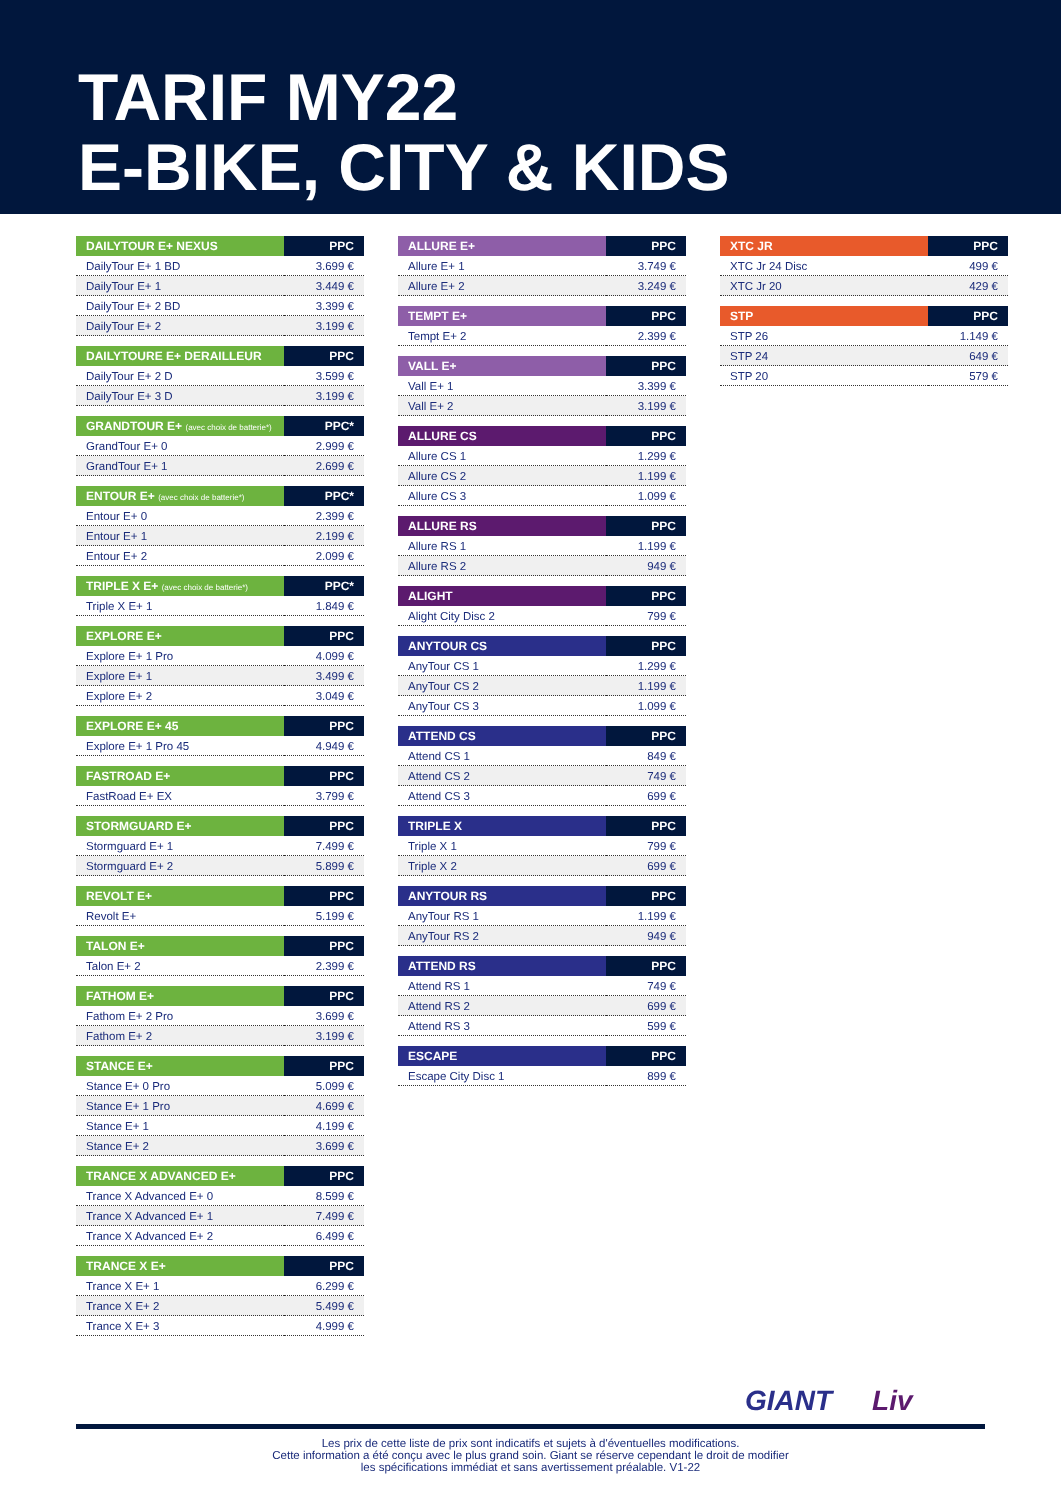TARIF MY22
E-BIKE, CITY & KIDS
| DAILYTOUR E+ NEXUS | PPC |
| --- | --- |
| DailyTour E+ 1 BD | 3.699 € |
| DailyTour E+ 1 | 3.449 € |
| DailyTour E+ 2 BD | 3.399 € |
| DailyTour E+ 2 | 3.199 € |
| DAILYTOURE E+ DERAILLEUR | PPC |
| --- | --- |
| DailyTour E+ 2 D | 3.599 € |
| DailyTour E+ 3 D | 3.199 € |
| GRANDTOUR E+ (avec choix de batterie*) | PPC* |
| --- | --- |
| GrandTour E+ 0 | 2.999 € |
| GrandTour E+ 1 | 2.699 € |
| ENTOUR E+ (avec choix de batterie*) | PPC* |
| --- | --- |
| Entour E+ 0 | 2.399 € |
| Entour E+ 1 | 2.199 € |
| Entour E+ 2 | 2.099 € |
| TRIPLE X E+ (avec choix de batterie*) | PPC* |
| --- | --- |
| Triple X E+ 1 | 1.849 € |
| EXPLORE E+ | PPC |
| --- | --- |
| Explore E+ 1 Pro | 4.099 € |
| Explore E+ 1 | 3.499 € |
| Explore E+ 2 | 3.049 € |
| EXPLORE E+ 45 | PPC |
| --- | --- |
| Explore E+ 1 Pro 45 | 4.949 € |
| FASTROAD E+ | PPC |
| --- | --- |
| FastRoad E+ EX | 3.799 € |
| STORMGUARD E+ | PPC |
| --- | --- |
| Stormguard E+ 1 | 7.499 € |
| Stormguard E+ 2 | 5.899 € |
| REVOLT E+ | PPC |
| --- | --- |
| Revolt E+ | 5.199 € |
| TALON E+ | PPC |
| --- | --- |
| Talon E+ 2 | 2.399 € |
| FATHOM E+ | PPC |
| --- | --- |
| Fathom E+ 2 Pro | 3.699 € |
| Fathom E+ 2 | 3.199 € |
| STANCE E+ | PPC |
| --- | --- |
| Stance E+ 0 Pro | 5.099 € |
| Stance E+ 1 Pro | 4.699 € |
| Stance E+ 1 | 4.199 € |
| Stance E+ 2 | 3.699 € |
| TRANCE X ADVANCED E+ | PPC |
| --- | --- |
| Trance X Advanced E+ 0 | 8.599 € |
| Trance X Advanced E+ 1 | 7.499 € |
| Trance X Advanced E+ 2 | 6.499 € |
| TRANCE X E+ | PPC |
| --- | --- |
| Trance X E+ 1 | 6.299 € |
| Trance X E+ 2 | 5.499 € |
| Trance X E+ 3 | 4.999 € |
| ALLURE E+ | PPC |
| --- | --- |
| Allure E+ 1 | 3.749 € |
| Allure E+ 2 | 3.249 € |
| TEMPT E+ | PPC |
| --- | --- |
| Tempt E+ 2 | 2.399 € |
| VALL E+ | PPC |
| --- | --- |
| Vall E+ 1 | 3.399 € |
| Vall E+ 2 | 3.199 € |
| ALLURE CS | PPC |
| --- | --- |
| Allure CS 1 | 1.299 € |
| Allure CS 2 | 1.199 € |
| Allure CS 3 | 1.099 € |
| ALLURE RS | PPC |
| --- | --- |
| Allure RS 1 | 1.199 € |
| Allure RS 2 | 949 € |
| ALIGHT | PPC |
| --- | --- |
| Alight City Disc 2 | 799 € |
| ANYTOUR CS | PPC |
| --- | --- |
| AnyTour CS 1 | 1.299 € |
| AnyTour CS 2 | 1.199 € |
| AnyTour CS 3 | 1.099 € |
| ATTEND CS | PPC |
| --- | --- |
| Attend CS 1 | 849 € |
| Attend CS 2 | 749 € |
| Attend CS 3 | 699 € |
| TRIPLE X | PPC |
| --- | --- |
| Triple X 1 | 799 € |
| Triple X 2 | 699 € |
| ANYTOUR RS | PPC |
| --- | --- |
| AnyTour RS 1 | 1.199 € |
| AnyTour RS 2 | 949 € |
| ATTEND RS | PPC |
| --- | --- |
| Attend RS 1 | 749 € |
| Attend RS 2 | 699 € |
| Attend RS 3 | 599 € |
| ESCAPE | PPC |
| --- | --- |
| Escape City Disc 1 | 899 € |
| XTC JR | PPC |
| --- | --- |
| XTC Jr 24 Disc | 499 € |
| XTC Jr 20 | 429 € |
| STP | PPC |
| --- | --- |
| STP 26 | 1.149 € |
| STP 24 | 649 € |
| STP 20 | 579 € |
GIANT Liv
Les prix de cette liste de prix sont indicatifs et sujets à d'éventuelles modifications.
Cette information a été conçu avec le plus grand soin. Giant se réserve cependant le droit de modifier
les spécifications immédiat et sans avertissement préalable. V1-22